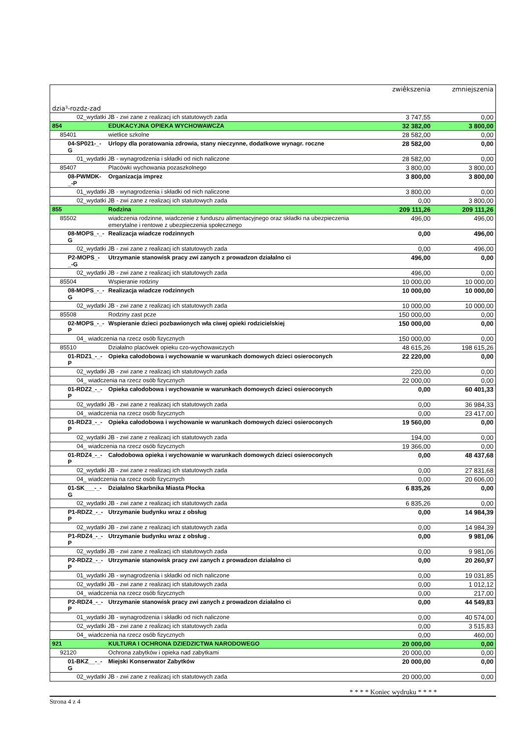| dzia³-rozdz-zad | | zwiêkszenia | zmniejszenia |
| --- | --- | --- | --- |
| 02_wydatki JB - zwi zane z realizacj ich statutowych zada | | 3 747,55 | 0,00 |
| 854 | EDUKACYJNA OPIEKA WYCHOWAWCZA | 32 382,00 | 3 800,00 |
| 85401 | wietlice szkolne | 28 582,00 | 0,00 |
| 04-SP021-_-G | Urlopy dla poratowania zdrowia, stany nieczynne, dodatkowe wynagr. roczne | 28 582,00 | 0,00 |
| 01_wydatki JB - wynagrodzenia i składki od nich naliczone | | 28 582,00 | 0,00 |
| 85407 | Placówki wychowania pozaszkolnego | 3 800,00 | 3 800,00 |
| 08-PWMDK-_-P | Organizacja imprez | 3 800,00 | 3 800,00 |
| 01_wydatki JB - wynagrodzenia i składki od nich naliczone | | 3 800,00 | 0,00 |
| 02_wydatki JB - zwi zane z realizacj ich statutowych zada | | 0,00 | 3 800,00 |
| 855 | Rodzina | 209 111,26 | 209 111,26 |
| 85502 | wiadczenia rodzinne, wiadczenie z funduszu alimentacyjnego oraz składki na ubezpieczenia emerytalne i rentowe z ubezpieczenia społecznego | 496,00 | 496,00 |
| 08-MOPS_-_-G | Realizacja wiadcze rodzinnych | 0,00 | 496,00 |
| 02_wydatki JB - zwi zane z realizacj ich statutowych zada | | 0,00 | 496,00 |
| P2-MOPS_-_-G | Utrzymanie stanowisk pracy zwi zanych z prowadzon działalno ci | 496,00 | 0,00 |
| 02_wydatki JB - zwi zane z realizacj ich statutowych zada | | 496,00 | 0,00 |
| 85504 | Wspieranie rodziny | 10 000,00 | 10 000,00 |
| 08-MOPS_-_-G | Realizacja wiadcze rodzinnych | 10 000,00 | 10 000,00 |
| 02_wydatki JB - zwi zane z realizacj ich statutowych zada | | 10 000,00 | 10 000,00 |
| 85508 | Rodziny zast pcze | 150 000,00 | 0,00 |
| 02-MOPS_-_-P | Wspieranie dzieci pozbawionych wła ciwej opieki rodzicielskiej | 150 000,00 | 0,00 |
| 04_ wiadczenia na rzecz osób fizycznych | | 150 000,00 | 0,00 |
| 85510 | Działalno placówek opieku czo-wychowawczych | 48 615,26 | 198 615,26 |
| 01-RDZ1_-_-P | Opieka całodobowa i wychowanie w warunkach domowych dzieci osieroconych | 22 220,00 | 0,00 |
| 02_wydatki JB - zwi zane z realizacj ich statutowych zada | | 220,00 | 0,00 |
| 04_ wiadczenia na rzecz osób fizycznych | | 22 000,00 | 0,00 |
| 01-RDZ2_-_-P | Opieka całodobowa i wychowanie w warunkach domowych dzieci osieroconych | 0,00 | 60 401,33 |
| 02_wydatki JB - zwi zane z realizacj ich statutowych zada | | 0,00 | 36 984,33 |
| 04_ wiadczenia na rzecz osób fizycznych | | 0,00 | 23 417,00 |
| 01-RDZ3_-_-P | Opieka całodobowa i wychowanie w warunkach domowych dzieci osieroconych | 19 560,00 | 0,00 |
| 02_wydatki JB - zwi zane z realizacj ich statutowych zada | | 194,00 | 0,00 |
| 04_ wiadczenia na rzecz osób fizycznych | | 19 366,00 | 0,00 |
| 01-RDZ4_-_-P | Całodobowa opieka i wychowanie w warunkach domowych dzieci osieroconych | 0,00 | 48 437,68 |
| 02_wydatki JB - zwi zane z realizacj ich statutowych zada | | 0,00 | 27 831,68 |
| 04_ wiadczenia na rzecz osób fizycznych | | 0,00 | 20 606,00 |
| 01-SK___-_-G | Działalno Skarbnika Miasta Płocka | 6 835,26 | 0,00 |
| 02_wydatki JB - zwi zane z realizacj ich statutowych zada | | 6 835,26 | 0,00 |
| P1-RDZ2_-_-P | Utrzymanie budynku wraz z obsług | 0,00 | 14 984,39 |
| 02_wydatki JB - zwi zane z realizacj ich statutowych zada | | 0,00 | 14 984,39 |
| P1-RDZ4_-_-P | Utrzymanie budynku wraz z obsług . | 0,00 | 9 981,06 |
| 02_wydatki JB - zwi zane z realizacj ich statutowych zada | | 0,00 | 9 981,06 |
| P2-RDZ2_-_-P | Utrzymanie stanowisk pracy zwi zanych z prowadzon działalno ci | 0,00 | 20 260,97 |
| 01_wydatki JB - wynagrodzenia i składki od nich naliczone | | 0,00 | 19 031,85 |
| 02_wydatki JB - zwi zane z realizacj ich statutowych zada | | 0,00 | 1 012,12 |
| 04_ wiadczenia na rzecz osób fizycznych | | 0,00 | 217,00 |
| P2-RDZ4_-_-P | Utrzymanie stanowisk pracy zwi zanych z prowadzon działalno ci | 0,00 | 44 549,83 |
| 01_wydatki JB - wynagrodzenia i składki od nich naliczone | | 0,00 | 40 574,00 |
| 02_wydatki JB - zwi zane z realizacj ich statutowych zada | | 0,00 | 3 515,83 |
| 04_ wiadczenia na rzecz osób fizycznych | | 0,00 | 460,00 |
| 921 | KULTURA I OCHRONA DZIEDZICTWA NARODOWEGO | 20 000,00 | 0,00 |
| 92120 | Ochrona zabytków i opieka nad zabytkami | 20 000,00 | 0,00 |
| 01-BKZ__-_-G | Miejski Konserwator Zabytków | 20 000,00 | 0,00 |
| 02_wydatki JB - zwi zane z realizacj ich statutowych zada | | 20 000,00 | 0,00 |
* * * * Koniec wydruku * * * *
Strona 4 z 4